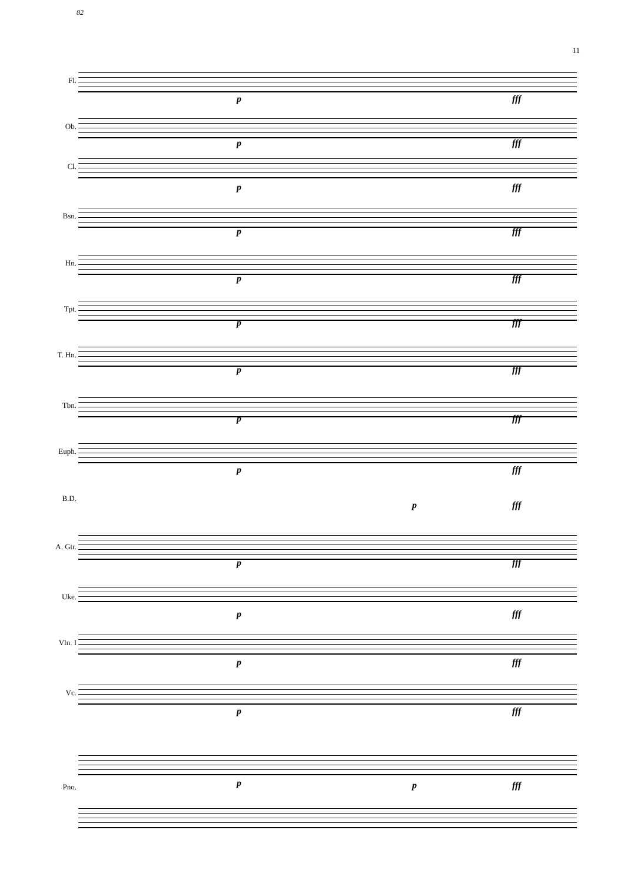11
82
Fl.
p fff
Ob.
p fff
Cl.
p fff
Bsn.
p fff
Hn.
p fff
Tpt.
p fff
T. Hn.
p fff
Tbn.
p fff
Euph.
p fff
B.D.
p fff
A. Gtr.
p fff
Uke.
p fff
Vln. I
p fff
Vc.
p fff
p p fff
Pno.